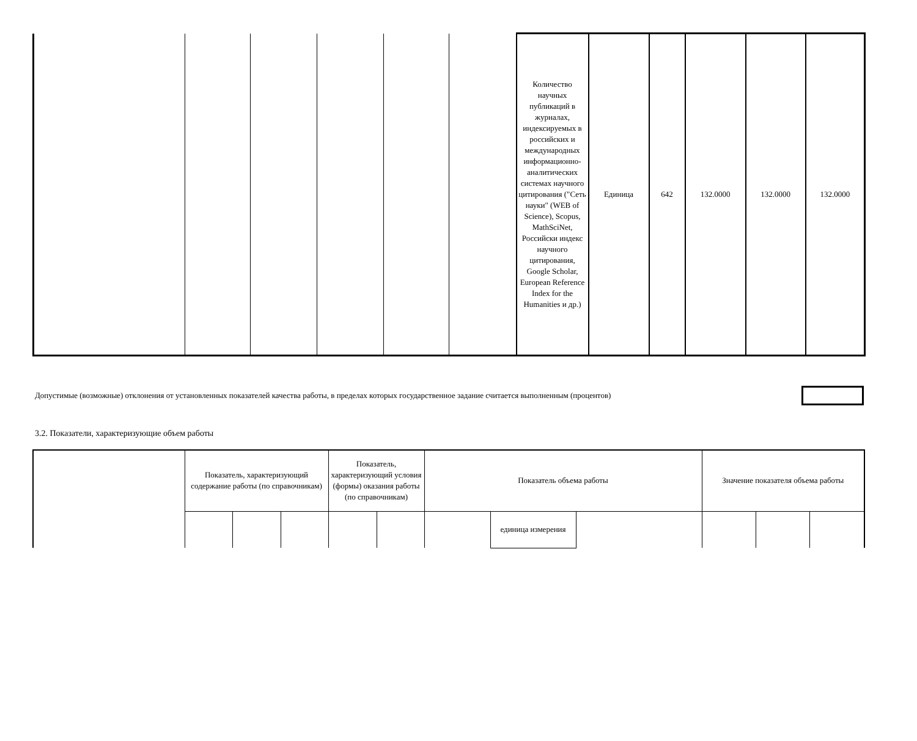| | | | | | | Количество научных публикаций в журналах, индексируемых в российских и международных информационно-аналитических системах научного цитирования ("Сеть науки" (WEB of Science), Scopus, MathSciNet, Российски индекс научного цитирования, Google Scholar, European Reference Index for the Humanities и др.) | Единица | 642 | 132.0000 | 132.0000 | 132.0000 |
Допустимые (возможные) отклонения от установленных показателей качества работы, в пределах которых государственное задание считается выполненным (процентов)
3.2. Показатели, характеризующие объем работы
| | Показатель, характеризующий содержание работы (по справочникам) | | | Показатель, характеризующий условия (формы) оказания работы (по справочникам) | | Показатель объема работы | | | Значение показателя объема работы | | |
| | | | | | | | единица измерения | | | | |